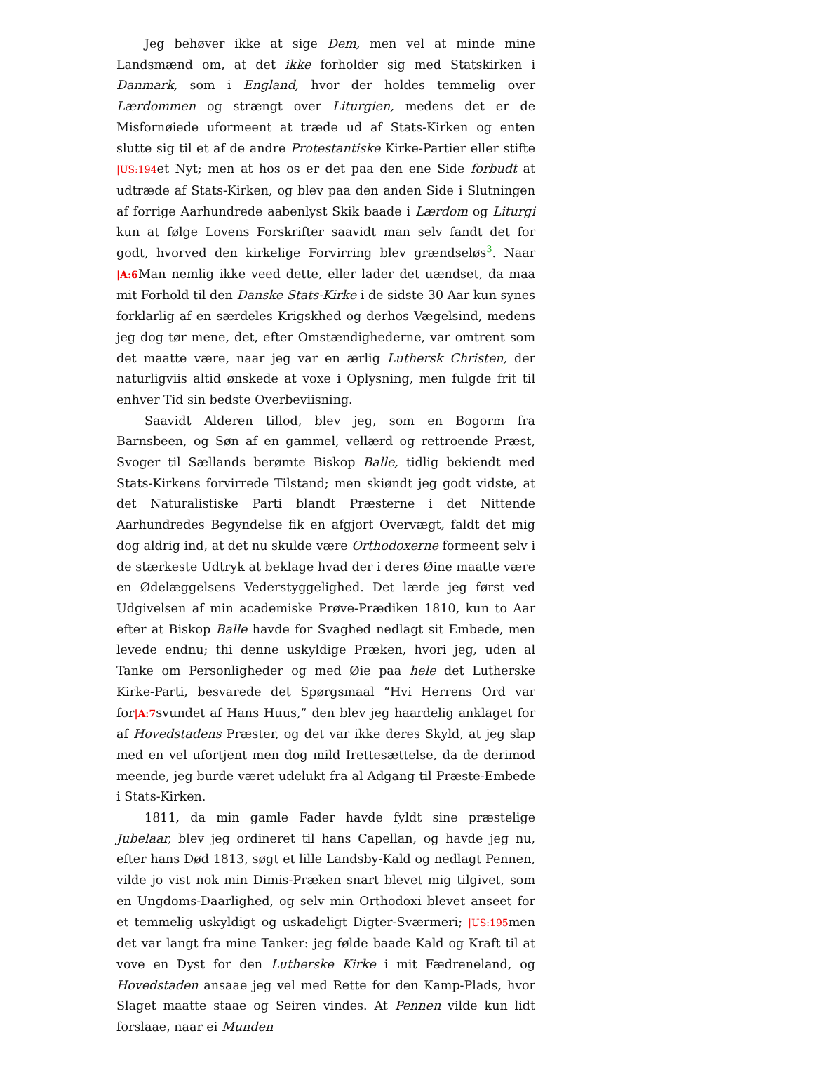Jeg behøver ikke at sige Dem, men vel at minde mine Landsmænd om, at det ikke forholder sig med Statskirken i Danmark, som i England, hvor der holdes temmelig over Lærdommen og strængt over Liturgien, medens det er de Misfornøiede uformeent at træde ud af Stats-Kirken og enten slutte sig til et af de andre Protestantiske Kirke-Partier eller stifte |US:194et Nyt; men at hos os er det paa den ene Side forbudt at udtræde af Stats-Kirken, og blev paa den anden Side i Slutningen af forrige Aarhundrede aabenlyst Skik baade i Lærdom og Liturgi kun at følge Lovens Forskrifter saavidt man selv fandt det for godt, hvorved den kirkelige Forvirring blev grændseløs3. Naar |A:6 Man nemlig ikke veed dette, eller lader det uændset, da maa mit Forhold til den Danske Stats-Kirke i de sidste 30 Aar kun synes forklarlig af en særdeles Krigskhed og derhos Vægelsind, medens jeg dog tør mene, det, efter Omstændighederne, var omtrent som det maatte være, naar jeg var en ærlig Luthersk Christen, der naturligviis altid ønskede at voxe i Oplysning, men fulgde frit til enhver Tid sin bedste Overbeviisning.
Saavidt Alderen tillod, blev jeg, som en Bogorm fra Barnsbeen, og Søn af en gammel, vellærd og rettroende Præst, Svoger til Sællands berømte Biskop Balle, tidlig bekiendt med Stats-Kirkens forvirrede Tilstand; men skiøndt jeg godt vidste, at det Naturalistiske Parti blandt Præsterne i det Nittende Aarhundredes Begyndelse fik en afgjort Overvægt, faldt det mig dog aldrig ind, at det nu skulde være Orthodoxerne formeent selv i de stærkeste Udtryk at beklage hvad der i deres Øine maatte være en Ødelæggelsens Vederstyggelighed. Det lærde jeg først ved Udgivelsen af min academiske Prøve-Prædiken 1810, kun to Aar efter at Biskop Balle havde for Svaghed nedlagt sit Embede, men levede endnu; thi denne uskyldige Præken, hvori jeg, uden al Tanke om Personligheder og med Øie paa hele det Lutherske Kirke-Parti, besvarede det Spørgsmaal “Hvi Herrens Ord var for|A:7svundet af Hans Huus,” den blev jeg haardelig anklaget for af Hovedstadens Præster, og det var ikke deres Skyld, at jeg slap med en vel ufortjent men dog mild Irettesættelse, da de derimod meende, jeg burde været udelukt fra al Adgang til Præste-Embede i Stats-Kirken.
1811, da min gamle Fader havde fyldt sine præstelige Jubelaar, blev jeg ordineret til hans Capellan, og havde jeg nu, efter hans Død 1813, søgt et lille Landsby-Kald og nedlagt Pennen, vilde jo vist nok min Dimis-Præken snart blevet mig tilgivet, som en Ungdoms-Daarlighed, og selv min Orthodoxi blevet anseet for et temmelig uskyldigt og uskadeligt Digter-Sværmeri; |US:195men det var langt fra mine Tanker: jeg følde baade Kald og Kraft til at vove en Dyst for den Lutherske Kirke i mit Fædreneland, og Hovedstaden ansaae jeg vel med Rette for den Kamp-Plads, hvor Slaget maatte staae og Seiren vindes. At Pennen vilde kun lidt forslaae, naar ei Munden